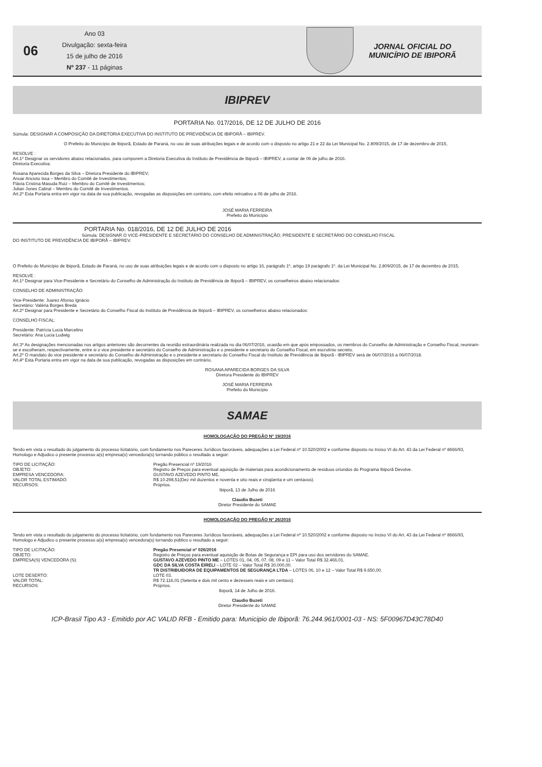06
Ano 03
Divulgação: sexta-feira
15 de julho de 2016
Nº 237 - 11 páginas
JORNAL OFICIAL DO
MUNICÍPIO DE IBIPORÃ
IBIPREV
PORTARIA No. 017/2016, DE 12 DE JULHO DE 2016
Súmula: DESIGNAR A COMPOSIÇÃO DA DIRETORIA EXECUTIVA DO INSTITUTO DE PREVIDÊNCIA DE IBIPORÃ – IBIPREV.
O Prefeito do Município de Ibiporã, Estado de Paraná, no uso de suas atribuições legais e de acordo com o disposto no artigo 21 e 22 da Lei Municipal No. 2.809/2015, de 17 de dezembro de 2015,
RESOLVE :
Art.1º Designar os servidores abaixo relacionados, para comporem a Diretoria Executiva do Instituto de Previdência de Ibiporã – IBIPREV, a contar de 06 de julho de 2016.
Diretoria Executiva:
Rosana Aparecida Borges da Silva – Diretora Presidente do IBIPREV;
Anuar Ancioto Issa – Membro do Comitê de Investimentos;
Flávia Cristina Masuda Ruiz – Membro do Comitê de Investimentos;
Julian Jones Cabral – Membro do Comitê de Investimentos.
Art.2º Esta Portaria entra em vigor na data de sua publicação, revogadas as disposições em contrário, com efeito retroativo a 06 de julho de 2016.
JOSÉ MARIA FERREIRA
Prefeito do Município
PORTARIA No. 018/2016, DE 12 DE JULHO DE 2016
Súmula: DESIGNAR O VICE-PRESIDENTE E SECRETÁRIO DO CONSELHO DE ADMINISTRAÇÃO; PRESIDENTE E SECRETÁRIO DO CONSELHO FISCAL
DO INSTITUTO DE PREVIDÊNCIA DE IBIPORÃ – IBIPREV.
O Prefeito do Município de Ibiporã, Estado de Paraná, no uso de suas atribuições legais e de acordo com o disposto no artigo 16, parágrafo 1º, artigo 19 parágrafo 1º. da Lei Municipal No. 2.809/2015, de 17 de dezembro de 2015,
RESOLVE :
Art.1º Designar para Vice-Presidente e Secretário do Conselho de Administração do Instituto de Previdência de Ibiporã – IBIPREV, os conselheiros abaixo relacionados:
CONSELHO DE ADMINISTRAÇÃO:
Vice-Presidente: Juarez Afonso Ignácio
Secretário: Valéria Borges Breda
Art.2º Designar para Presidente e Secretário do Conselho Fiscal do Instituto de Previdência de Ibiporã – IBIPREV, os conselheiros abaixo relacionados:
CONSELHO FISCAL:
Presidente: Patrícia Lucia Marcelino
Secretário: Ana Lucia Ludwig
Art.3º As designações mencionadas nos artigos anteriores são decorrentes da reunião extraordinária realizada no dia 06/07/2016, ocasião em que após empossados, os membros do Conselho de Administração e Conselho Fiscal, reuniram-se e escolheram, respectivamente, entre si o vice presidente e secretário do Conselho de Administração e o presidente e secretario do Conselho Fiscal, em escrutínio secreto.
Art.2º O mandato do vice presidente e secretário do Conselho de Administração e o presidente e secretario do Conselho Fiscal do Instituto de Previdência de Ibiporã - IBIPREV será de 06/07/2016 a 06/07/2018.
Art.4º Esta Portaria entra em vigor na data de sua publicação, revogadas as disposições em contrário.
ROSANA APARECIDA BORGES DA SILVA
Diretora Presidente do IBIPREV
JOSÉ MARIA FERREIRA
Prefeito do Município
SAMAE
HOMOLOGAÇÃO DO PREGÃO Nº 19/2016
Tendo em vista o resultado do julgamento do processo licitatório, com fundamento nos Pareceres Jurídicos favoráveis, adequações a Lei Federal nº 10.520/2002 e conforme disposto no Inciso VI do Art. 43 da Lei Federal nº 8666/93, Homologo e Adjudico o presente processo a(s) empresa(s) vencedora(s) tornando público o resultado a seguir:
TIPO DE LICITAÇÃO: Pregão Presencial nº 19/2016
OBJETO: Registro de Preços para eventual aquisição de materiais para acondicionamento de resíduos oriundos do Programa Ibiporã Devolve.
EMPRESA VENCEDORA: GUSTAVO AZEVEDO PINTO ME.
VALOR TOTAL ESTIMADO: R$ 10.298,51(Dez mil duzentos e noventa e oito reais e cinqüenta e um centavos).
RECURSOS: Próprios.
Ibiporã, 13 de Julho de 2016
Claudio Buzeti
Diretor Presidente do SAMAE
HOMOLOGAÇÃO DO PREGÃO Nº 26/2016
Tendo em vista o resultado do julgamento do processo licitatório, com fundamento nos Pareceres Jurídicos favoráveis, adequações a Lei Federal nº 10.520/2002 e conforme disposto no Inciso VI do Art. 43 da Lei Federal nº 8666/93, Homologo e Adjudico o presente processo a(s) empresa(s) vencedora(s) tornando público o resultado a seguir:
TIPO DE LICITAÇÃO: Pregão Presencial nº 026/2016
OBJETO: Registro de Preços para eventual aquisição de Botas de Segurança e EPI para uso dos servidores do SAMAE.
EMPRESA(S) VENCEDORA (S): GUSTAVO AZEVEDO PINTO ME – LOTES 01, 04, 05, 07, 08, 09 e 11 – Valor Total R$ 32.466,01.
GDC DA SILVA COSTA EIRELI – LOTE 02 – Valor Total R$ 30.000,00.
TR DISTRIBUIDORA DE EQUIPAMENTOS DE SEGURANÇA LTDA – LOTES 06, 10 e 12 – Valor Total R$ 9.650,00.
LOTE DESERTO: LOTE 03.
VALOR TOTAL: R$ 72.116,01 (Setenta e dois mil cento e dezesseis reais e um centavo).
RECURSOS: Próprios.
Ibiporã, 14 de Julho de 2016.
Claudio Buzeti
Diretor Presidente do SAMAE
ICP-Brasil Tipo A3 - Emitido por AC VALID RFB - Emitido para: Municipio de Ibiporã: 76.244.961/0001-03 - NS: 5F00967D43C78D40